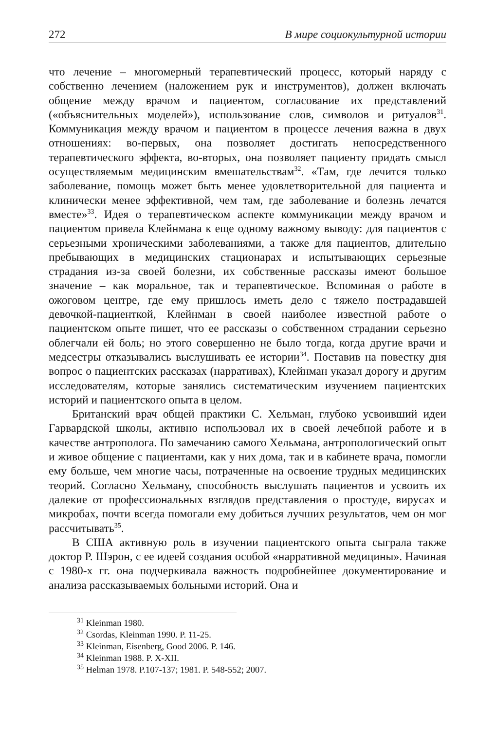272 В мире социокультурной истории
что лечение – многомерный терапевтический процесс, который наряду с собственно лечением (наложением рук и инструментов), должен включать общение между врачом и пациентом, согласование их представлений («объяснительных моделей»), использование слов, символов и ритуалов<sup>31</sup>. Коммуникация между врачом и пациентом в процессе лечения важна в двух отношениях: во-первых, она позволяет достигать непосредственного терапевтического эффекта, во-вторых, она позволяет пациенту придать смысл осуществляемым медицинским вмешательствам<sup>32</sup>. «Там, где лечится только заболевание, помощь может быть менее удовлетворительной для пациента и клинически менее эффективной, чем там, где заболевание и болезнь лечатся вместе»<sup>33</sup>. Идея о терапевтическом аспекте коммуникации между врачом и пациентом привела Клейнмана к еще одному важному выводу: для пациентов с серьезными хроническими заболеваниями, а также для пациентов, длительно пребывающих в медицинских стационарах и испытывающих серьезные страдания из-за своей болезни, их собственные рассказы имеют большое значение – как моральное, так и терапевтическое. Вспоминая о работе в ожоговом центре, где ему пришлось иметь дело с тяжело пострадавшей девочкой-пациенткой, Клейнман в своей наиболее известной работе о пациентском опыте пишет, что ее рассказы о собственном страдании серьезно облегчали ей боль; но этого совершенно не было тогда, когда другие врачи и медсестры отказывались выслушивать ее истории<sup>34</sup>. Поставив на повестку дня вопрос о пациентских рассказах (нарративах), Клейнман указал дорогу и другим исследователям, которые занялись систематическим изучением пациентских историй и пациентского опыта в целом.
Британский врач общей практики С. Хельман, глубоко усвоивший идеи Гарвардской школы, активно использовал их в своей лечебной работе и в качестве антрополога. По замечанию самого Хельмана, антропологический опыт и живое общение с пациентами, как у них дома, так и в кабинете врача, помогли ему больше, чем многие часы, потраченные на освоение трудных медицинских теорий. Согласно Хельману, способность выслушать пациентов и усвоить их далекие от профессиональных взглядов представления о простуде, вирусах и микробах, почти всегда помогали ему добиться лучших результатов, чем он мог рассчитывать<sup>35</sup>.
В США активную роль в изучении пациентского опыта сыграла также доктор Р. Шэрон, с ее идеей создания особой «нарративной медицины». Начиная с 1980-х гг. она подчеркивала важность подробнейшее документирование и анализа рассказываемых больными историй. Она и
<sup>31</sup> Kleinman 1980.
<sup>32</sup> Csordas, Kleinman 1990. P. 11-25.
<sup>33</sup> Kleinman, Eisenberg, Good 2006. P. 146.
<sup>34</sup> Kleinman 1988. P. X-XII.
<sup>35</sup> Helman 1978. P.107-137; 1981. P. 548-552; 2007.